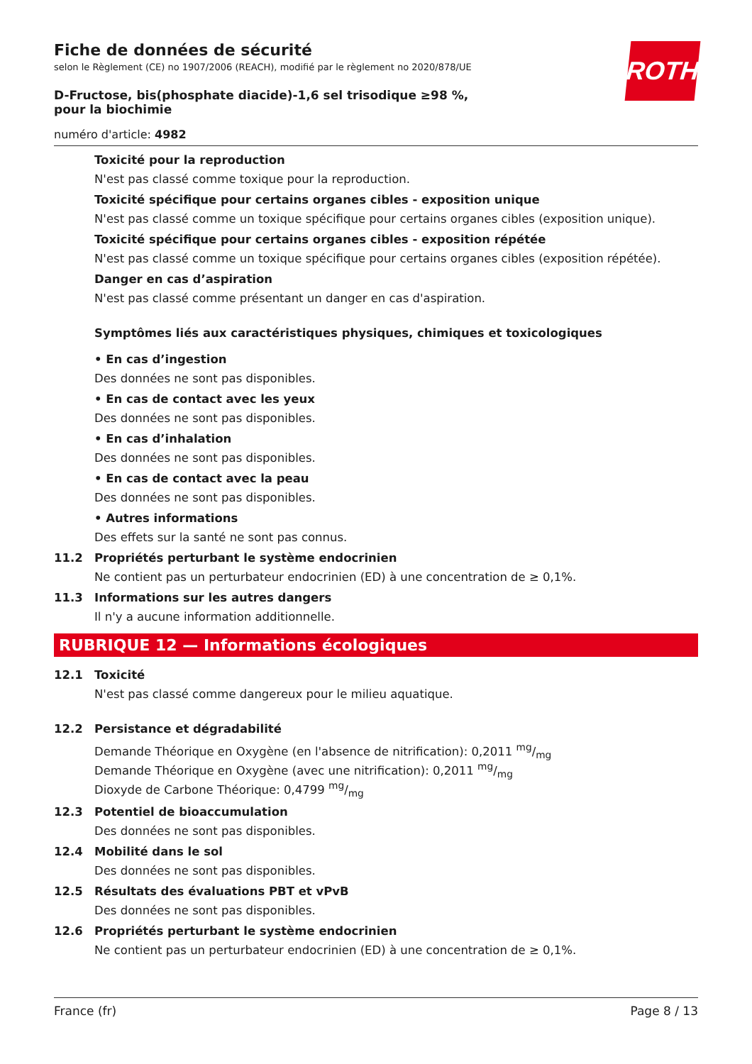ROTH
Fiche de données de sécurité
selon le Règlement (CE) no 1907/2006 (REACH), modifié par le règlement no 2020/878/UE
D-Fructose, bis(phosphate diacide)-1,6 sel trisodique ≥98 %, pour la biochimie
numéro d'article: 4982
Toxicité pour la reproduction
N'est pas classé comme toxique pour la reproduction.
Toxicité spécifique pour certains organes cibles - exposition unique
N'est pas classé comme un toxique spécifique pour certains organes cibles (exposition unique).
Toxicité spécifique pour certains organes cibles - exposition répétée
N'est pas classé comme un toxique spécifique pour certains organes cibles (exposition répétée).
Danger en cas d’aspiration
N'est pas classé comme présentant un danger en cas d'aspiration.
Symptômes liés aux caractéristiques physiques, chimiques et toxicologiques
• En cas d’ingestion
Des données ne sont pas disponibles.
• En cas de contact avec les yeux
Des données ne sont pas disponibles.
• En cas d’inhalation
Des données ne sont pas disponibles.
• En cas de contact avec la peau
Des données ne sont pas disponibles.
• Autres informations
Des effets sur la santé ne sont pas connus.
11.2 Propriétés perturbant le système endocrinien
Ne contient pas un perturbateur endocrinien (ED) à une concentration de ≥ 0,1%.
11.3 Informations sur les autres dangers
Il n'y a aucune information additionnelle.
RUBRIQUE 12 — Informations écologiques
12.1 Toxicité
N'est pas classé comme dangereux pour le milieu aquatique.
12.2 Persistance et dégradabilité
Demande Théorique en Oxygène (en l'absence de nitrification): 0,2011 mg/mg
Demande Théorique en Oxygène (avec une nitrification): 0,2011 mg/mg
Dioxyde de Carbone Théorique: 0,4799 mg/mg
12.3 Potentiel de bioaccumulation
Des données ne sont pas disponibles.
12.4 Mobilité dans le sol
Des données ne sont pas disponibles.
12.5 Résultats des évaluations PBT et vPvB
Des données ne sont pas disponibles.
12.6 Propriétés perturbant le système endocrinien
Ne contient pas un perturbateur endocrinien (ED) à une concentration de ≥ 0,1%.
France (fr) Page 8 / 13